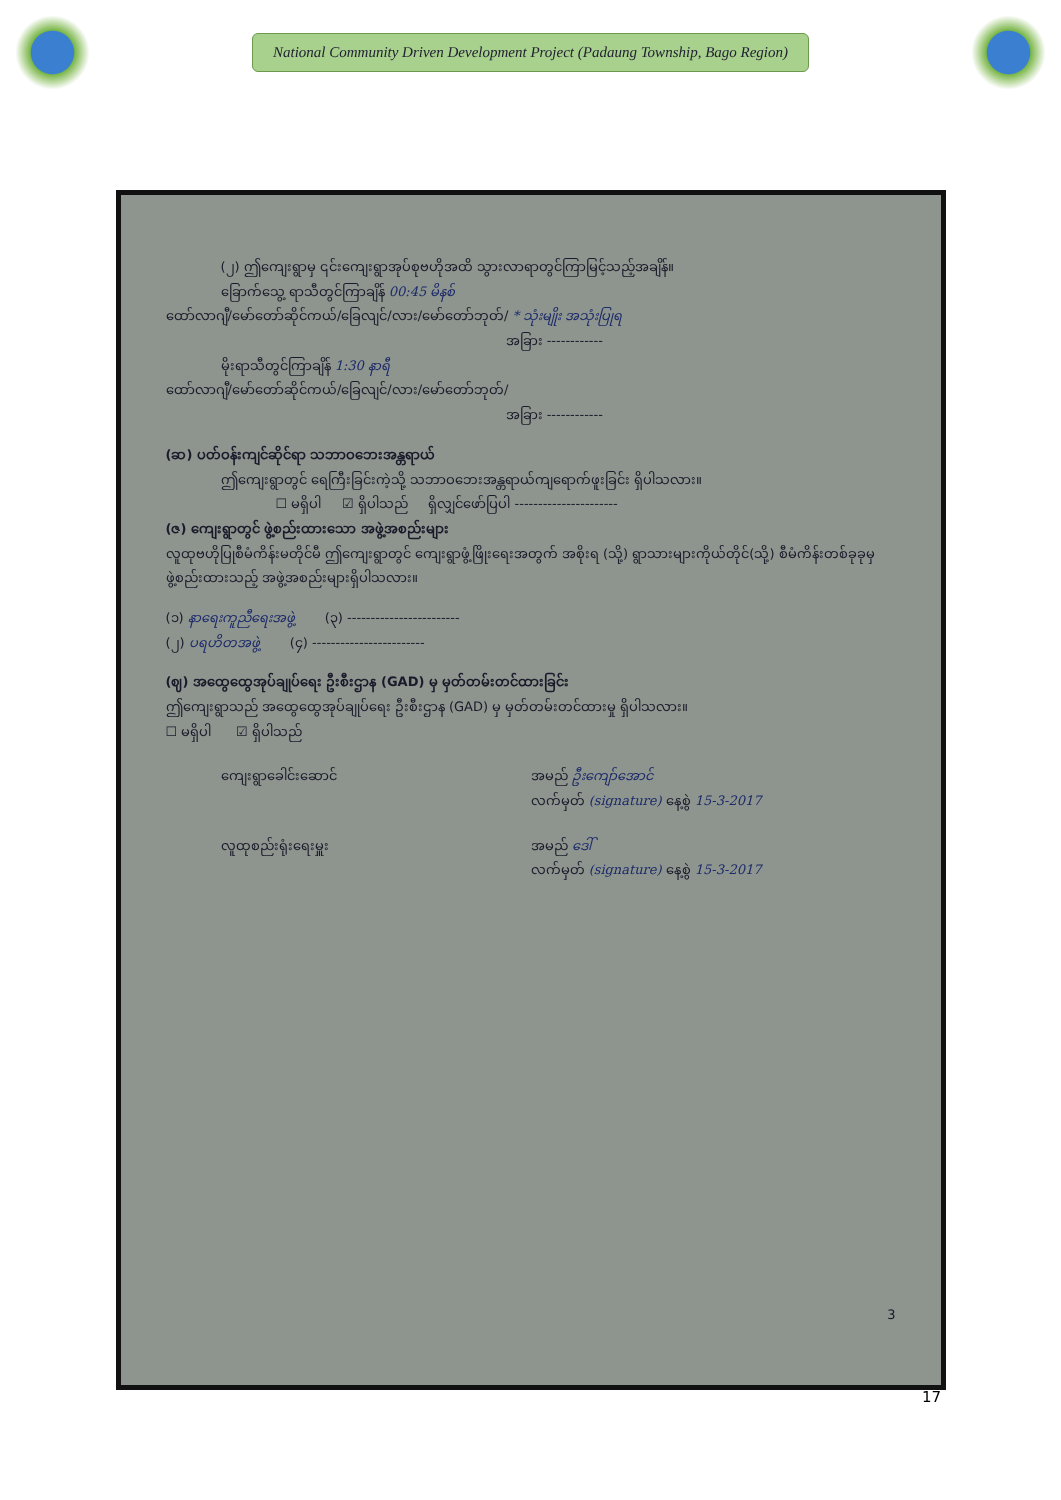National Community Driven Development Project (Padaung Township, Bago Region)
(၂) ဤကျေးရွာမှ ၎င်းကျေးရွာအုပ်စုဗဟိုအထိ သွားလာရာတွင်ကြာမြင့်သည့်အချိန်။
ခြောက်သွေ့ ရာသီတွင်ကြာချိန် 00:45 မိနစ်
ထော်လာဂျီ/မော်တော်ဆိုင်ကယ်/ခြေလျင်/လား/မော်တော်ဘုတ်/ * သုံးမျိုး အသုံးပြုရ
အခြား ------------
မိုးရာသီတွင်ကြာချိန် 1:30 နာရီ
ထော်လာဂျီ/မော်တော်ဆိုင်ကယ်/ခြေလျင်/လား/မော်တော်ဘုတ်/
အခြား ------------
(ဆ) ပတ်ဝန်းကျင်ဆိုင်ရာ သဘာဝဘေးအန္တရာယ်
ဤကျေးရွာတွင် ရေကြီးခြင်းကဲ့သို့ သဘာဝဘေးအန္တရာယ်ကျရောက်ဖူးခြင်း ရှိပါသလား။
☐ မရှိပါ ☑ ရှိပါသည် ရှိလျှင်ဖော်ပြပါ ----------------------
(ဇ) ကျေးရွာတွင် ဖွဲ့စည်းထားသော အဖွဲ့အစည်းများ
လူထုဗဟိုပြုစီမံကိန်းမတိုင်မီ ဤကျေးရွာတွင် ကျေးရွာဖွံ့ဖြိုးရေးအတွက် အစိုးရ (သို့) ရွာသားများကိုယ်တိုင်(သို့) စီမံကိန်းတစ်ခုခုမှ ဖွဲ့စည်းထားသည့် အဖွဲ့အစည်းများရှိပါသလား။
(၁) နာရေးကူညီရေးအဖွဲ့ (၃) ------------------------
(၂) ပရဟိတအဖွဲ့ (၄) ------------------------
(ဈ) အထွေထွေအုပ်ချုပ်ရေး ဦးစီးဌာန (GAD) မှ မှတ်တမ်းတင်ထားခြင်း
ဤကျေးရွာသည် အထွေထွေအုပ်ချုပ်ရေး ဦးစီးဌာန (GAD) မှ မှတ်တမ်းတင်ထားမှု ရှိပါသလား။
☐ မရှိပါ ☑ ရှိပါသည်
ကျေးရွာခေါင်းဆောင် အမည် ဦးကျော်အောင်
လက်မှတ် (signature) နေ့စွဲ 15-3-2017
လူထုစည်းရုံးရေးမှူး အမည် ဒေါ်
လက်မှတ် (signature) နေ့စွဲ 15-3-2017
3
17